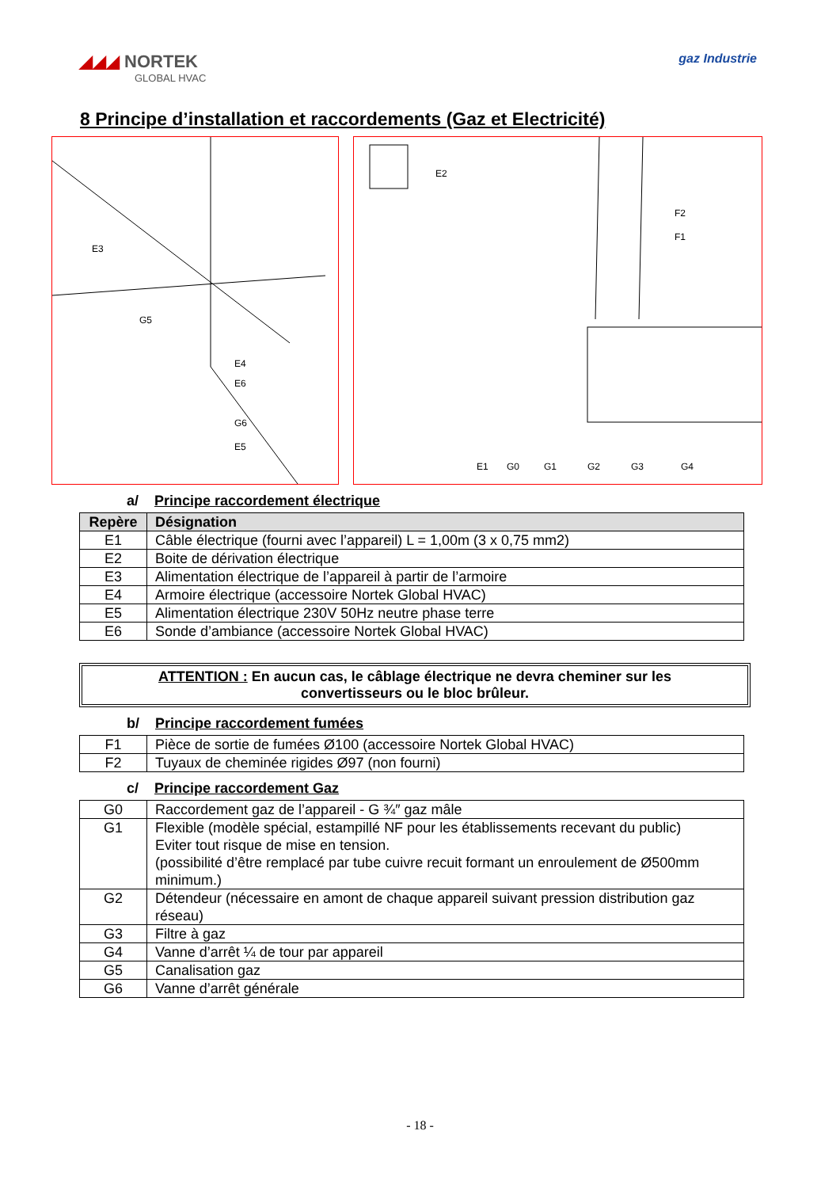◢◢◢ NORTEK
GLOBAL HVAC
gaz Industrie
8 Principe d’installation et raccordements (Gaz et Electricité)
E3
G5
E4
E6
G6
E5
E2
F2
F1
E1
G0
G1
G2
G3
G4
a/ Principe raccordement électrique
| Repère | Désignation |
| --- | --- |
| E1 | Câble électrique (fourni avec l’appareil) L = 1,00m (3 x 0,75 mm2) |
| E2 | Boite de dérivation électrique |
| E3 | Alimentation électrique de l’appareil à partir de l’armoire |
| E4 | Armoire électrique (accessoire Nortek Global HVAC) |
| E5 | Alimentation électrique 230V 50Hz neutre phase terre |
| E6 | Sonde d’ambiance (accessoire Nortek Global HVAC) |
ATTENTION : En aucun cas, le câblage électrique ne devra cheminer sur les
convertisseurs ou le bloc brûleur.
b/ Principe raccordement fumées
| F1 | Pièce de sortie de fumées Ø100 (accessoire Nortek Global HVAC) |
| F2 | Tuyaux de cheminée rigides Ø97 (non fourni) |
c/ Principe raccordement Gaz
| G0 | Raccordement gaz de l’appareil - G ¾″ gaz mâle |
| G1 | Flexible (modèle spécial, estampillé NF pour les établissements recevant du public) Eviter tout risque de mise en tension. (possibilité d’être remplacé par tube cuivre recuit formant un enroulement de Ø500mm minimum.) |
| G2 | Détendeur (nécessaire en amont de chaque appareil suivant pression distribution gaz réseau) |
| G3 | Filtre à gaz |
| G4 | Vanne d’arrêt ¼ de tour par appareil |
| G5 | Canalisation gaz |
| G6 | Vanne d’arrêt générale |
- 18 -